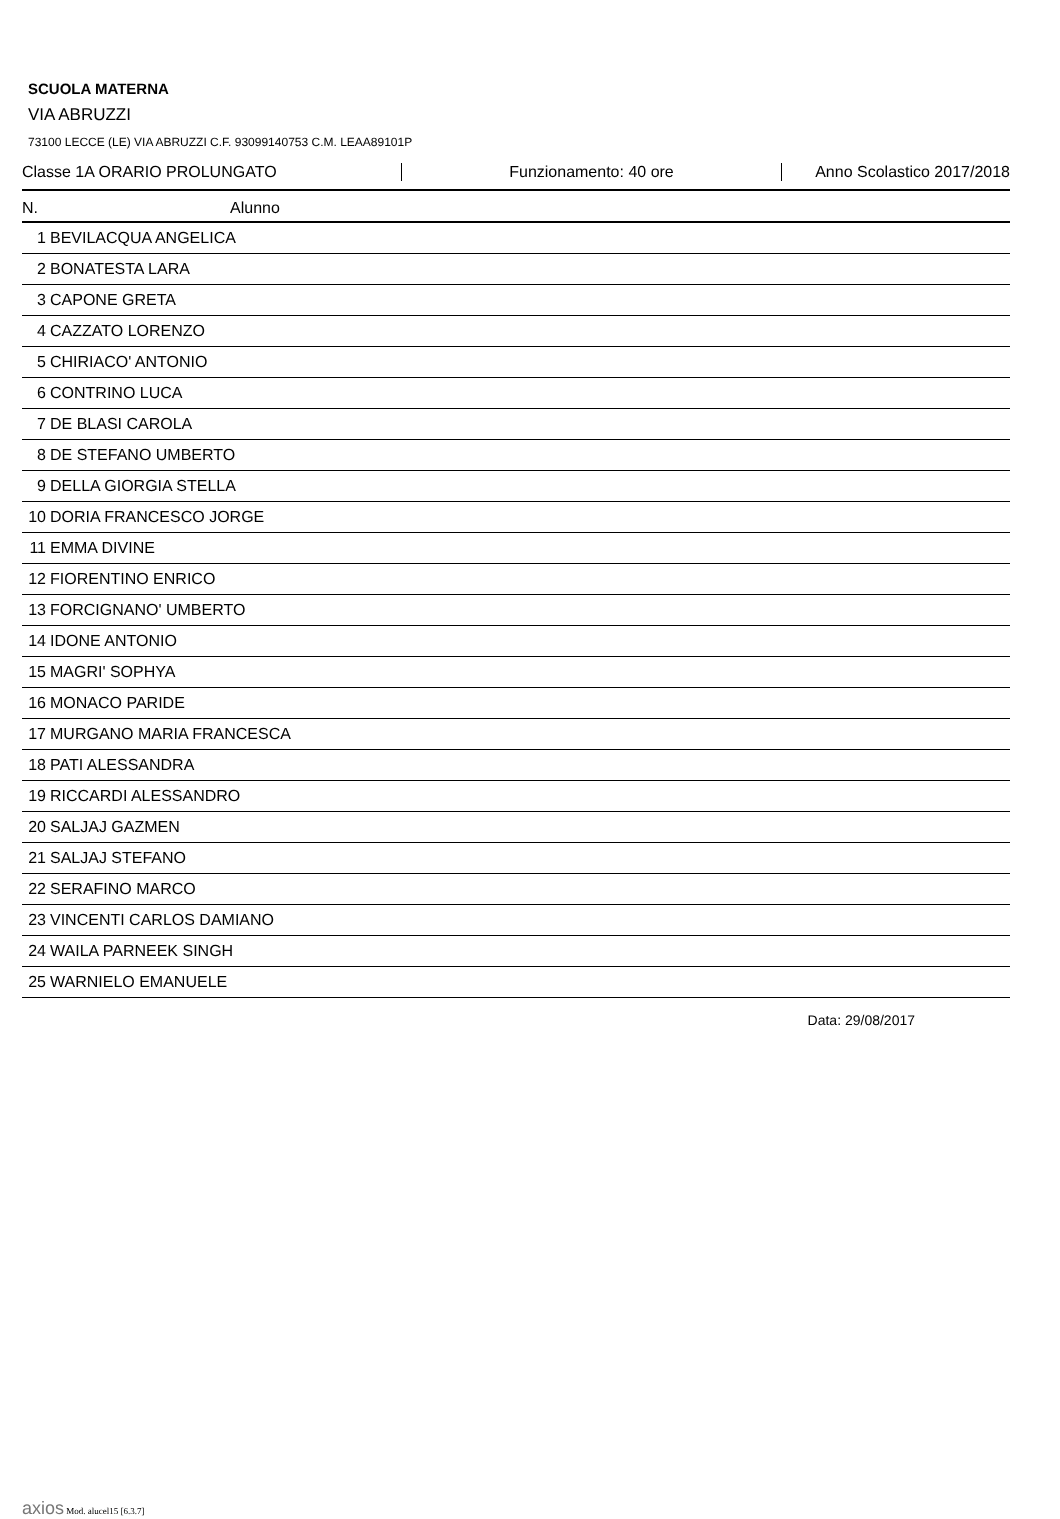SCUOLA MATERNA
VIA ABRUZZI
73100 LECCE (LE) VIA ABRUZZI C.F. 93099140753 C.M. LEAA89101P
Classe 1A ORARIO PROLUNGATO Funzionamento: 40 ore Anno Scolastico 2017/2018
| N. | Alunno |
| --- | --- |
| 1 | BEVILACQUA ANGELICA |
| 2 | BONATESTA LARA |
| 3 | CAPONE GRETA |
| 4 | CAZZATO LORENZO |
| 5 | CHIRIACO' ANTONIO |
| 6 | CONTRINO LUCA |
| 7 | DE BLASI CAROLA |
| 8 | DE STEFANO UMBERTO |
| 9 | DELLA GIORGIA STELLA |
| 10 | DORIA FRANCESCO JORGE |
| 11 | EMMA DIVINE |
| 12 | FIORENTINO ENRICO |
| 13 | FORCIGNANO' UMBERTO |
| 14 | IDONE ANTONIO |
| 15 | MAGRI' SOPHYA |
| 16 | MONACO PARIDE |
| 17 | MURGANO MARIA FRANCESCA |
| 18 | PATI ALESSANDRA |
| 19 | RICCARDI ALESSANDRO |
| 20 | SALJAJ GAZMEN |
| 21 | SALJAJ STEFANO |
| 22 | SERAFINO MARCO |
| 23 | VINCENTI CARLOS DAMIANO |
| 24 | WAILA PARNEEK SINGH |
| 25 | WARNIELO EMANUELE |
Data: 29/08/2017
axios Mod. alucel15 [6.3.7]